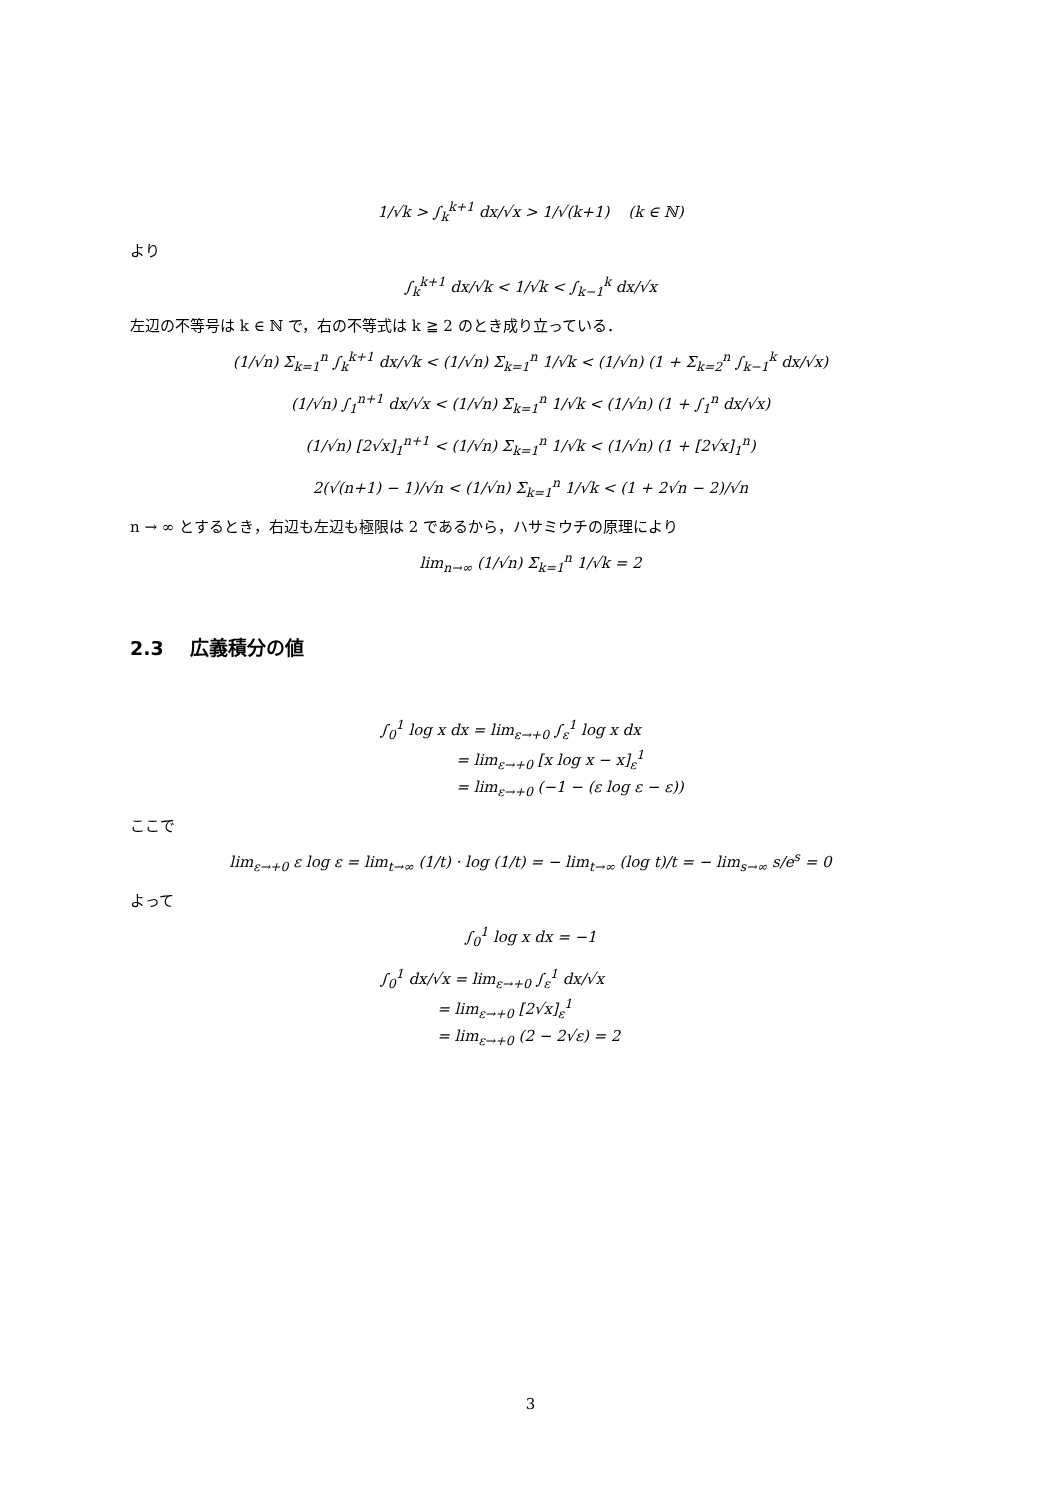1/√k > ∫<sub>k</sub><sup>k+1</sup> dx/√x > 1/√(k+1) (k ∈ ℕ)
より
∫<sub>k</sub><sup>k+1</sup> dx/√k < 1/√k < ∫<sub>k−1</sub><sup>k</sup> dx/√x
左辺の不等号は k ∈ ℕ で，右の不等式は k ≧ 2 のとき成り立っている．
(1/√n) Σ<sub>k=1</sub><sup>n</sup> ∫<sub>k</sub><sup>k+1</sup> dx/√k < (1/√n) Σ<sub>k=1</sub><sup>n</sup> 1/√k < (1/√n) (1 + Σ<sub>k=2</sub><sup>n</sup> ∫<sub>k−1</sub><sup>k</sup> dx/√x)
(1/√n) ∫<sub>1</sub><sup>n+1</sup> dx/√x < (1/√n) Σ<sub>k=1</sub><sup>n</sup> 1/√k < (1/√n) (1 + ∫<sub>1</sub><sup>n</sup> dx/√x)
(1/√n) [2√x]<sub>1</sub><sup>n+1</sup> < (1/√n) Σ<sub>k=1</sub><sup>n</sup> 1/√k < (1/√n) (1 + [2√x]<sub>1</sub><sup>n</sup>)
2(√(n+1) − 1)/√n < (1/√n) Σ<sub>k=1</sub><sup>n</sup> 1/√k < (1 + 2√n − 2)/√n
n → ∞ とするとき，右辺も左辺も極限は 2 であるから，ハサミウチの原理により
lim<sub>n→∞</sub> (1/√n) Σ<sub>k=1</sub><sup>n</sup> 1/√k = 2
2.3 広義積分の値
∫<sub>0</sub><sup>1</sup> log x dx = lim<sub>ε→+0</sub> ∫<sub>ε</sub><sup>1</sup> log x dx
= lim<sub>ε→+0</sub> [x log x − x]<sub>ε</sub><sup>1</sup>
= lim<sub>ε→+0</sub> (−1 − (ε log ε − ε))
ここで
lim<sub>ε→+0</sub> ε log ε = lim<sub>t→∞</sub> (1/t) · log (1/t) = − lim<sub>t→∞</sub> (log t)/t = − lim<sub>s→∞</sub> s/e<sup>s</sup> = 0
よって
∫<sub>0</sub><sup>1</sup> log x dx = −1
∫<sub>0</sub><sup>1</sup> dx/√x = lim<sub>ε→+0</sub> ∫<sub>ε</sub><sup>1</sup> dx/√x
= lim<sub>ε→+0</sub> [2√x]<sub>ε</sub><sup>1</sup>
= lim<sub>ε→+0</sub> (2 − 2√ε) = 2
3